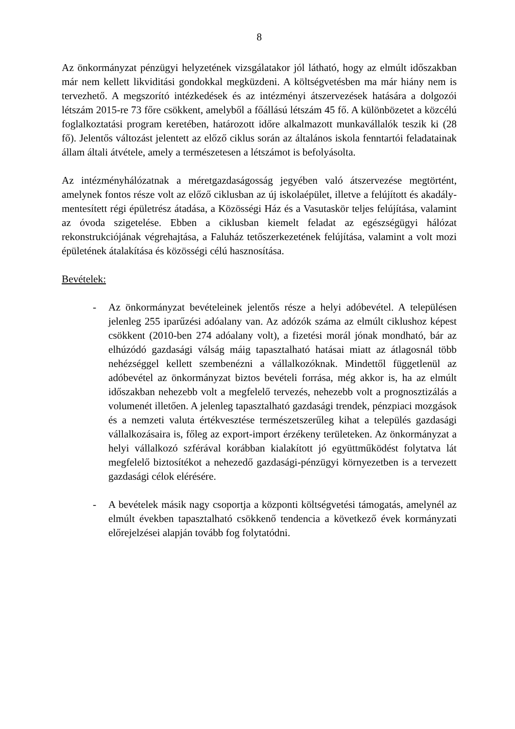8
Az önkormányzat pénzügyi helyzetének vizsgálatakor jól látható, hogy az elmúlt időszakban már nem kellett likviditási gondokkal megküzdeni. A költségvetésben ma már hiány nem is tervezhető. A megszorító intézkedések és az intézményi átszervezések hatására a dolgozói létszám 2015-re 73 főre csökkent, amelyből a főállású létszám 45 fő. A különbözetet a közcélú foglalkoztatási program keretében, határozott időre alkalmazott munkavállalók teszik ki (28 fő). Jelentős változást jelentett az előző ciklus során az általános iskola fenntartói feladatainak állam általi átvétele, amely a természetesen a létszámot is befolyásolta.
Az intézményhálózatnak a méretgazdaságosság jegyében való átszervezése megtörtént, amelynek fontos része volt az előző ciklusban az új iskolaépület, illetve a felújított és akadály-mentesített régi épületrész átadása, a Közösségi Ház és a Vasutaskör teljes felújítása, valamint az óvoda szigetelése. Ebben a ciklusban kiemelt feladat az egészségügyi hálózat rekonstrukciójának végrehajtása, a Faluház tetőszerkezetének felújítása, valamint a volt mozi épületének átalakítása és közösségi célú hasznosítása.
Bevételek:
- Az önkormányzat bevételeinek jelentős része a helyi adóbevétel. A településen jelenleg 255 iparűzési adóalany van. Az adózók száma az elmúlt ciklushoz képest csökkent (2010-ben 274 adóalany volt), a fizetési morál jónak mondható, bár az elhúzódó gazdasági válság máig tapasztalható hatásai miatt az átlagosnál több nehézséggel kellett szembenézni a vállalkozóknak. Mindettől függetlenül az adóbevétel az önkormányzat biztos bevételi forrása, még akkor is, ha az elmúlt időszakban nehezebb volt a megfelelő tervezés, nehezebb volt a prognosztizálás a volumenét illetően. A jelenleg tapasztalható gazdasági trendek, pénzpiaci mozgások és a nemzeti valuta értékvesztése természetszerűleg kihat a település gazdasági vállalkozásaira is, főleg az export-import érzékeny területeken. Az önkormányzat a helyi vállalkozó szférával korábban kialakított jó együttműködést folytatva lát megfelelő biztosítékot a nehezedő gazdasági-pénzügyi környezetben is a tervezett gazdasági célok elérésére.
- A bevételek másik nagy csoportja a központi költségvetési támogatás, amelynél az elmúlt években tapasztalható csökkenő tendencia a következő évek kormányzati előrejelzései alapján tovább fog folytatódni.